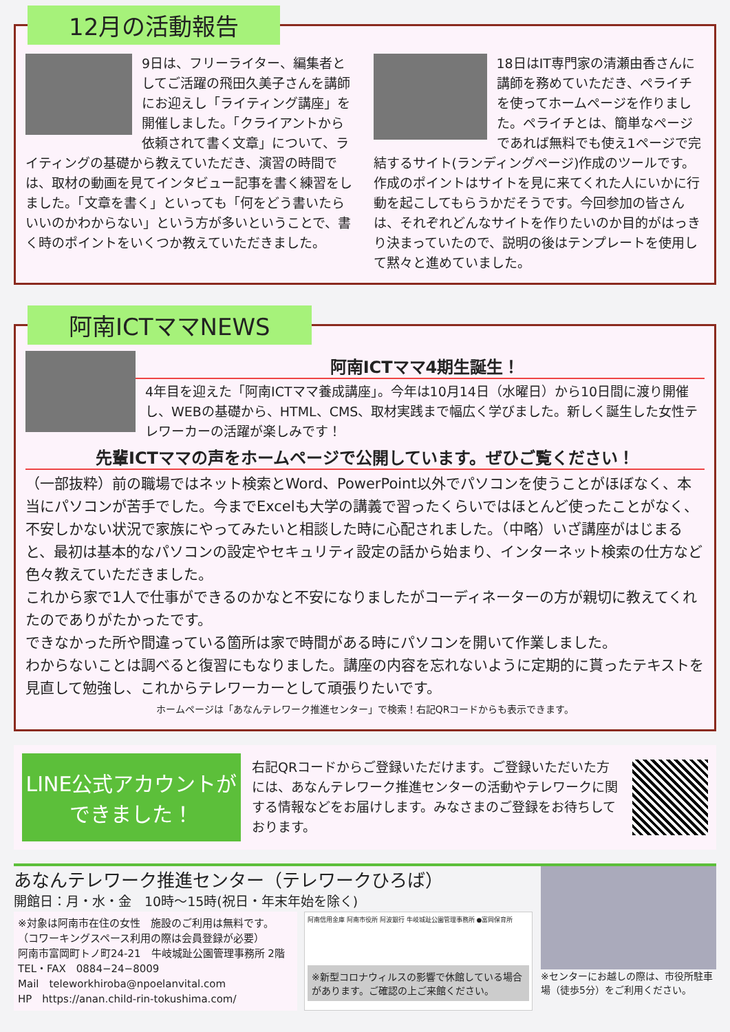12月の活動報告
9日は、フリーライター、編集者としてご活躍の飛田久美子さんを講師にお迎えし「ライティング講座」を開催しました。「クライアントから依頼されて書く文章」について、ライティングの基礎から教えていただき、演習の時間では、取材の動画を見てインタビュー記事を書く練習をしました。「文章を書く」といっても「何をどう書いたらいいのかわからない」という方が多いということで、書く時のポイントをいくつか教えていただきました。
18日はIT専門家の清瀬由香さんに講師を務めていただき、ペライチを使ってホームページを作りました。ペライチとは、簡単なページであれば無料でも使え1ページで完結するサイト(ランディングページ)作成のツールです。作成のポイントはサイトを見に来てくれた人にいかに行動を起こしてもらうかだそうです。今回参加の皆さんは、それぞれどんなサイトを作りたいのか目的がはっきり決まっていたので、説明の後はテンプレートを使用して黙々と進めていました。
阿南ICTママNEWS
阿南ICTママ4期生誕生！
4年目を迎えた「阿南ICTママ養成講座」。今年は10月14日（水曜日）から10日間に渡り開催し、WEBの基礎から、HTML、CMS、取材実践まで幅広く学びました。新しく誕生した女性テレワーカーの活躍が楽しみです！
先輩ICTママの声をホームページで公開しています。ぜひご覧ください！
（一部抜粋）前の職場ではネット検索とWord、PowerPoint以外でパソコンを使うことがほぼなく、本当にパソコンが苦手でした。今までExcelも大学の講義で習ったくらいではほとんど使ったことがなく、不安しかない状況で家族にやってみたいと相談した時に心配されました。（中略）いざ講座がはじまると、最初は基本的なパソコンの設定やセキュリティ設定の話から始まり、インターネット検索の仕方など色々教えていただきました。
これから家で1人で仕事ができるのかなと不安になりましたがコーディネーターの方が親切に教えてくれたのでありがたかったです。
できなかった所や間違っている箇所は家で時間がある時にパソコンを開いて作業しました。
わからないことは調べると復習にもなりました。講座の内容を忘れないように定期的に貰ったテキストを見直して勉強し、これからテレワーカーとして頑張りたいです。
ホームページは「あなんテレワーク推進センター」で検索！右記QRコードからも表示できます。
LINE公式アカウントができました！
右記QRコードからご登録いただけます。ご登録いただいた方には、あなんテレワーク推進センターの活動やテレワークに関する情報などをお届けします。みなさまのご登録をお待ちしております。
あなんテレワーク推進センター（テレワークひろば）
開館日：月・水・金　10時〜15時(祝日・年末年始を除く)
※対象は阿南市在住の女性　施設のご利用は無料です。
（コワーキングスペース利用の際は会員登録が必要）
阿南市富岡町トノ町24-21　牛岐城趾公園管理事務所 2階
TEL・FAX　0884−24−8009
Mail　teleworkhiroba@npoelanvital.com
HP　https://anan.child-rin-tokushima.com/
阿南信用金庫 阿南市役所 阿波銀行 牛岐城趾公園管理事務所 ●富岡保育所
※新型コロナウィルスの影響で休館している場合があります。ご確認の上ご来館ください。
※センターにお越しの際は、市役所駐車場（徒歩5分）をご利用ください。